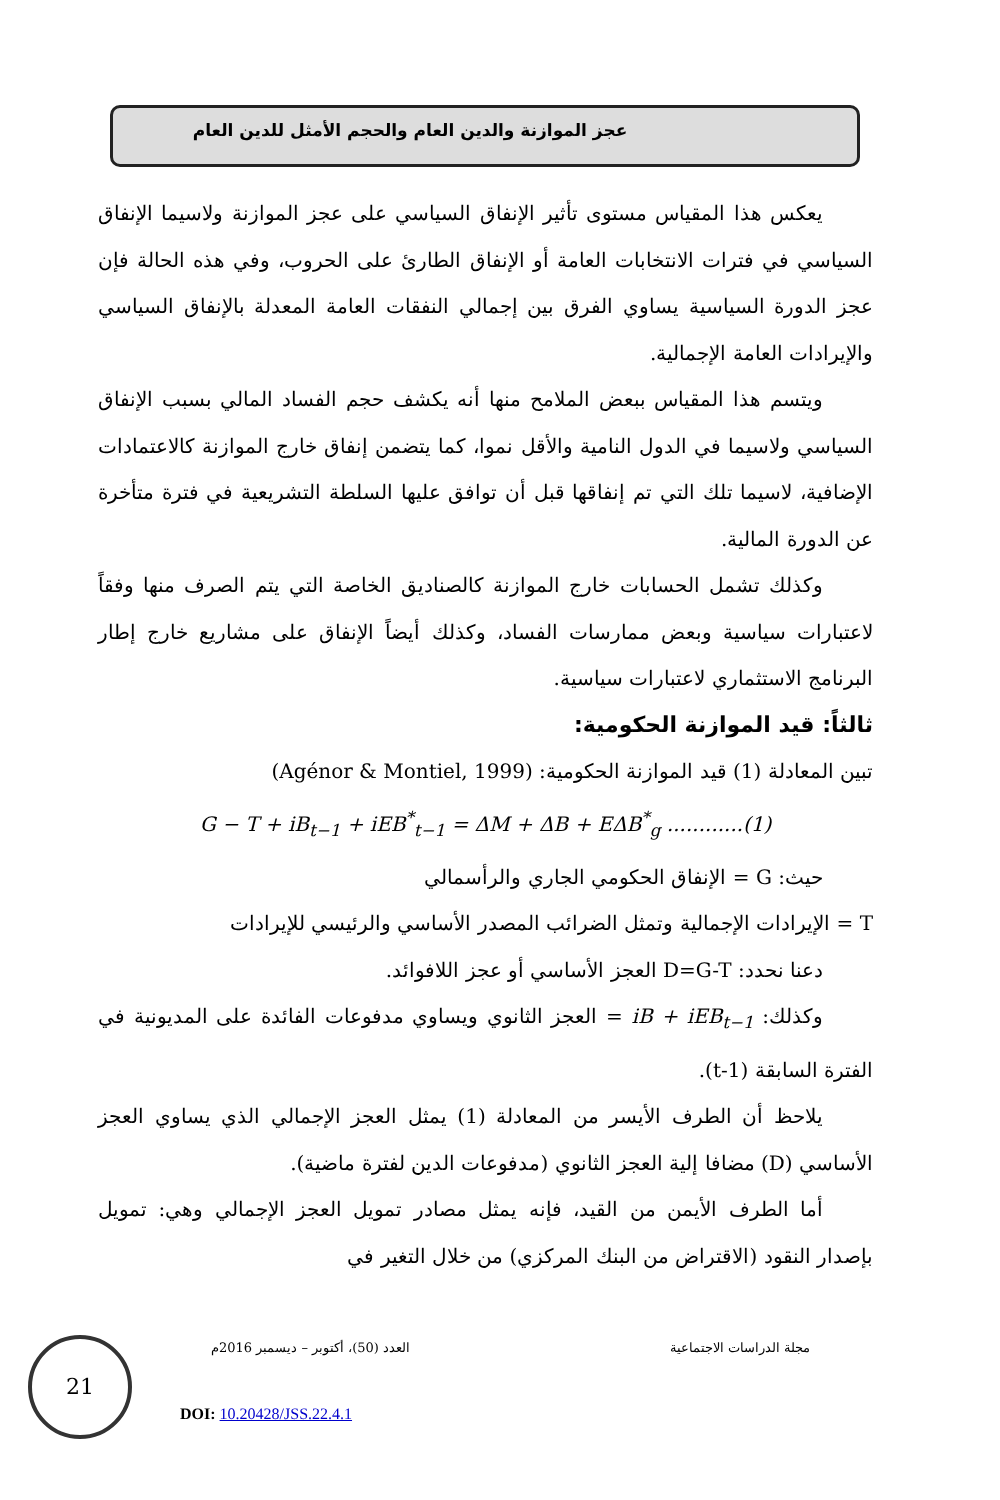عجز الموازنة والدين العام والحجم الأمثل للدين العام
يعكس هذا المقياس مستوى تأثير الإنفاق السياسي على عجز الموازنة ولاسيما الإنفاق السياسي في فترات الانتخابات العامة أو الإنفاق الطارئ على الحروب، وفي هذه الحالة فإن عجز الدورة السياسية يساوي الفرق بين إجمالي النفقات العامة المعدلة بالإنفاق السياسي والإيرادات العامة الإجمالية.
ويتسم هذا المقياس ببعض الملامح منها أنه يكشف حجم الفساد المالي بسبب الإنفاق السياسي ولاسيما في الدول النامية والأقل نموا، كما يتضمن إنفاق خارج الموازنة كالاعتمادات الإضافية، لاسيما تلك التي تم إنفاقها قبل أن توافق عليها السلطة التشريعية في فترة متأخرة عن الدورة المالية.
وكذلك تشمل الحسابات خارج الموازنة كالصناديق الخاصة التي يتم الصرف منها وفقاً لاعتبارات سياسية وبعض ممارسات الفساد، وكذلك أيضاً الإنفاق على مشاريع خارج إطار البرنامج الاستثماري لاعتبارات سياسية.
ثالثاً: قيد الموازنة الحكومية:
تبين المعادلة (1) قيد الموازنة الحكومية: (Agénor & Montiel, 1999)
G − T + iB<sub>t−1</sub> + iEB<sup>*</sup><sub>t−1</sub> = ΔM + ΔB + EΔB<sup>*</sup><sub>g</sub> ............(1)
حيث: G = الإنفاق الحكومي الجاري والرأسمالي
T = الإيرادات الإجمالية وتمثل الضرائب المصدر الأساسي والرئيسي للإيرادات
دعنا نحدد: D=G-T العجز الأساسي أو عجز اللافوائد.
وكذلك: iB + iEB<sub>t−1</sub> = العجز الثانوي ويساوي مدفوعات الفائدة على المديونية في الفترة السابقة (t-1).
يلاحظ أن الطرف الأيسر من المعادلة (1) يمثل العجز الإجمالي الذي يساوي العجز الأساسي (D) مضافا إلية العجز الثانوي (مدفوعات الدين لفترة ماضية).
أما الطرف الأيمن من القيد، فإنه يمثل مصادر تمويل العجز الإجمالي وهي: تمويل بإصدار النقود (الاقتراض من البنك المركزي) من خلال التغير في
21
مجلة الدراسات الاجتماعية العدد (50)، أكتوبر – ديسمبر 2016م
DOI: 10.20428/JSS.22.4.1